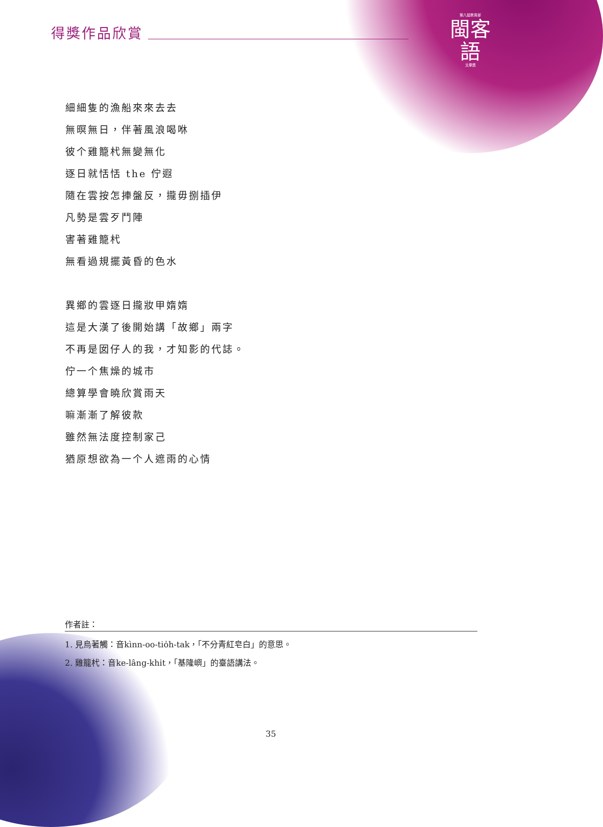得獎作品欣賞
第八屆教育部
閩客
語
文學獎
細細隻的漁船來來去去
無暝無日，伴著風浪喝咻
彼个雞籠杙無變無化
逐日就恬恬 the 佇遐
隨在雲按怎捙盤反，攏毋捌插伊
凡勢是雲歹鬥陣
害著雞籠杙
無看過規擺黃昏的色水
異鄉的雲逐日攏妝甲媠媠
這是大漢了後開始講「故鄉」兩字
不再是囡仔人的我，才知影的代誌。
佇一个焦燥的城市
總算學會曉欣賞雨天
嘛漸漸了解彼款
雖然無法度控制家己
猶原想欲為一个人遮雨的心情
作者註：
1. 見烏著觸：音kìnn-oo-tio̍h-tak，「不分青紅皂白」的意思。
2. 雞籠杙：音ke-lâng-khi̍t，「基隆嶼」的臺語講法。
35